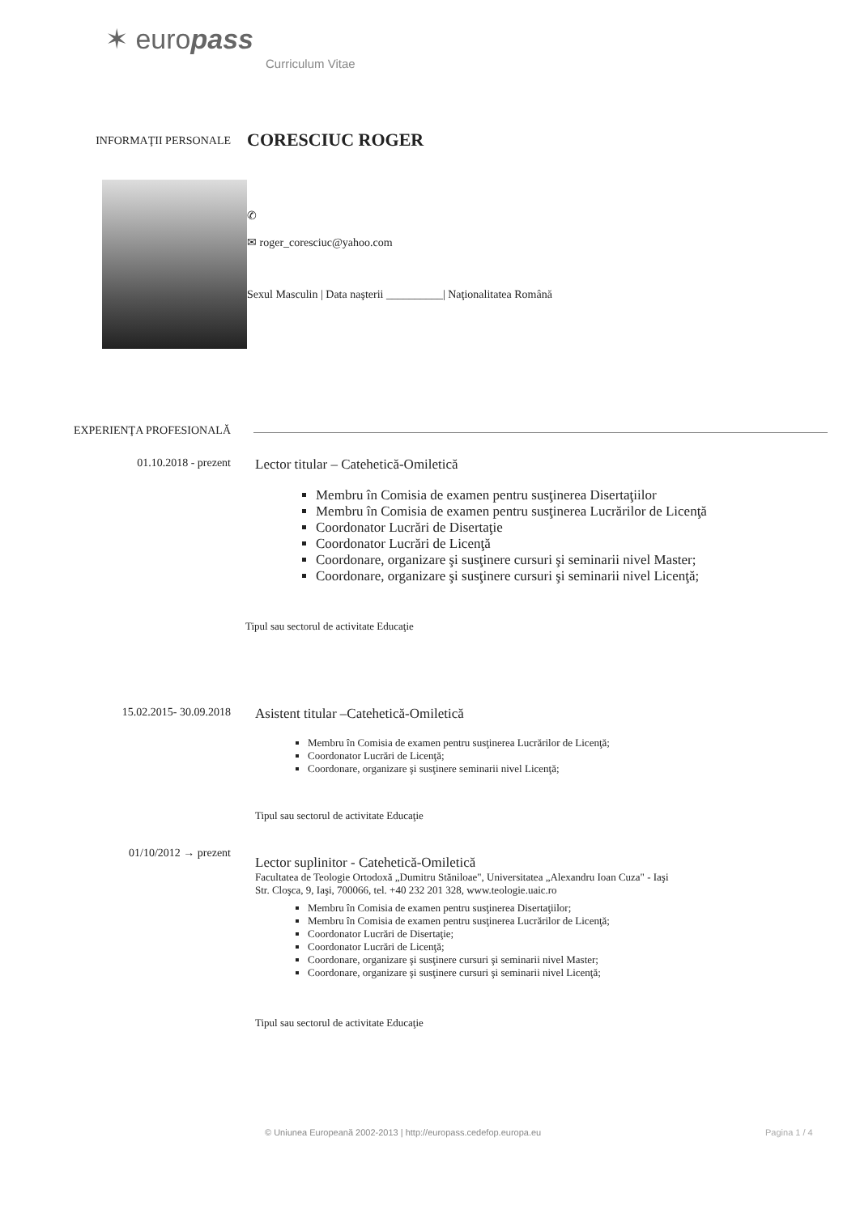✶ europass
Curriculum Vitae
INFORMAŢII PERSONALE
CORESCIUC ROGER
✆
✉ roger_coresciuc@yahoo.com
Sexul Masculin | Data naşterii __________| Naţionalitatea Română
EXPERIENŢA PROFESIONALĂ
01.10.2018 - prezent
Lector titular – Catehetică-Omiletică
Membru în Comisia de examen pentru susţinerea Disertaţiilor
Membru în Comisia de examen pentru susţinerea Lucrărilor de Licenţă
Coordonator Lucrări de Disertaţie
Coordonator Lucrări de Licenţă
Coordonare, organizare şi susţinere cursuri şi seminarii nivel Master;
Coordonare, organizare şi susţinere cursuri şi seminarii nivel Licenţă;
Tipul sau sectorul de activitate Educaţie
15.02.2015- 30.09.2018
Asistent titular –Catehetică-Omiletică
Membru în Comisia de examen pentru susţinerea Lucrărilor de Licenţă;
Coordonator Lucrări de Licenţă;
Coordonare, organizare şi susţinere seminarii nivel Licenţă;
Tipul sau sectorul de activitate Educaţie
01/10/2012 → prezent
Lector suplinitor - Catehetică-Omiletică
Facultatea de Teologie Ortodoxă „Dumitru Stăniloae", Universitatea „Alexandru Ioan Cuza" - Iaşi
Str. Cloşca, 9, Iaşi, 700066, tel. +40 232 201 328, www.teologie.uaic.ro
Membru în Comisia de examen pentru susţinerea Disertaţiilor;
Membru în Comisia de examen pentru susţinerea Lucrărilor de Licenţă;
Coordonator Lucrări de Disertaţie;
Coordonator Lucrări de Licenţă;
Coordonare, organizare şi susţinere cursuri şi seminarii nivel Master;
Coordonare, organizare şi susţinere cursuri şi seminarii nivel Licenţă;
Tipul sau sectorul de activitate Educaţie
© Uniunea Europeană 2002-2013 | http://europass.cedefop.europa.eu
Pagina 1 / 4